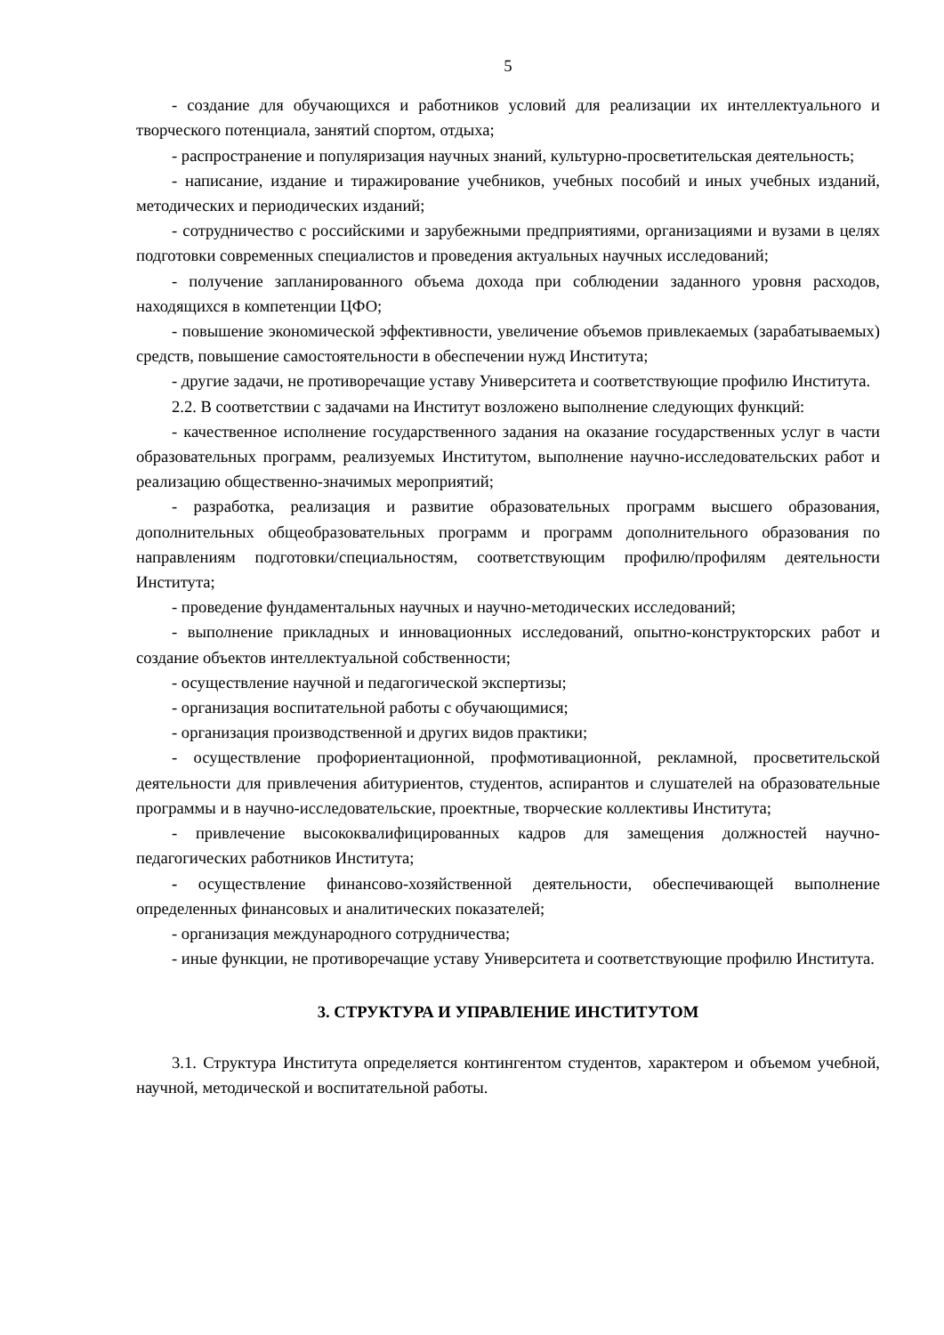5
- создание для обучающихся и работников условий для реализации их интеллектуального и творческого потенциала, занятий спортом, отдыха;
- распространение и популяризация научных знаний, культурно-просветительская деятельность;
- написание, издание и тиражирование учебников, учебных пособий и иных учебных изданий, методических и периодических изданий;
- сотрудничество с российскими и зарубежными предприятиями, организациями и вузами в целях подготовки современных специалистов и проведения актуальных научных исследований;
- получение запланированного объема дохода при соблюдении заданного уровня расходов, находящихся в компетенции ЦФО;
- повышение экономической эффективности, увеличение объемов привлекаемых (зарабатываемых) средств, повышение самостоятельности в обеспечении нужд Института;
- другие задачи, не противоречащие уставу Университета и соответствующие профилю Института.
2.2. В соответствии с задачами на Институт возложено выполнение следующих функций:
- качественное исполнение государственного задания на оказание государственных услуг в части образовательных программ, реализуемых Институтом, выполнение научно-исследовательских работ и реализацию общественно-значимых мероприятий;
- разработка, реализация и развитие образовательных программ высшего образования, дополнительных общеобразовательных программ и программ дополнительного образования по направлениям подготовки/специальностям, соответствующим профилю/профилям деятельности Института;
- проведение фундаментальных научных и научно-методических исследований;
- выполнение прикладных и инновационных исследований, опытно-конструкторских работ и создание объектов интеллектуальной собственности;
- осуществление научной и педагогической экспертизы;
- организация воспитательной работы с обучающимися;
- организация производственной и других видов практики;
- осуществление профориентационной, профмотивационной, рекламной, просветительской деятельности для привлечения абитуриентов, студентов, аспирантов и слушателей на образовательные программы и в научно-исследовательские, проектные, творческие коллективы Института;
- привлечение высококвалифицированных кадров для замещения должностей научно-педагогических работников Института;
- осуществление финансово-хозяйственной деятельности, обеспечивающей выполнение определенных финансовых и аналитических показателей;
- организация международного сотрудничества;
- иные функции, не противоречащие уставу Университета и соответствующие профилю Института.
3. СТРУКТУРА И УПРАВЛЕНИЕ ИНСТИТУТОМ
3.1. Структура Института определяется контингентом студентов, характером и объемом учебной, научной, методической и воспитательной работы.